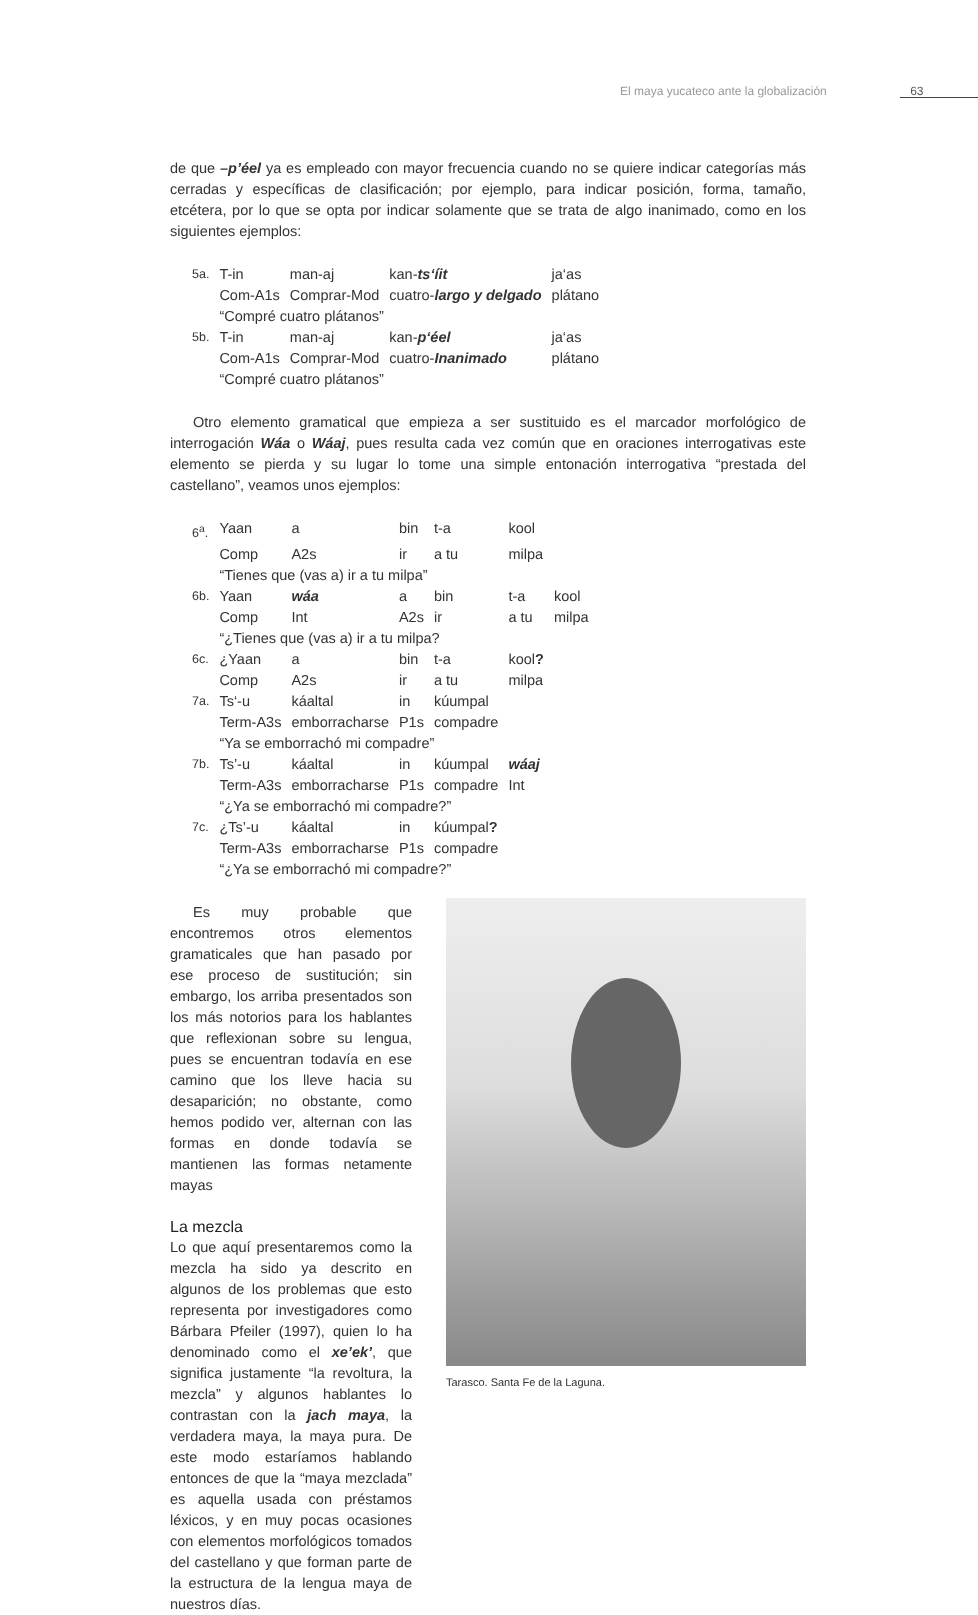El maya yucateco ante la globalización 63
de que –p’éel ya es empleado con mayor frecuencia cuando no se quiere indicar categorías más cerradas y específicas de clasificación; por ejemplo, para indicar posición, forma, tamaño, etcétera, por lo que se opta por indicar solamente que se trata de algo inanimado, como en los siguientes ejemplos:
| 5a. | T-in | man-aj | kan- ts‘íit | ja‘as |
| | Com-A1s | Comprar-Mod | cuatro- largo y delgado | plátano |
| | “Compré cuatro plátanos” | | | |
| 5b. | T-in | man-aj | kan- p‘éel | ja‘as |
| | Com-A1s | Comprar-Mod | cuatro- Inanimado | plátano |
| | “Compré cuatro plátanos” | | | |
Otro elemento gramatical que empieza a ser sustituido es el marcador morfológico de interrogación Wáa o Wáaj, pues resulta cada vez común que en oraciones interrogativas este elemento se pierda y su lugar lo tome una simple entonación interrogativa “prestada del castellano”, veamos unos ejemplos:
| 6<sup>a</sup>. | Yaan | a | bin | t-a | kool | |
| | Comp | A2s | ir | a tu | milpa | |
| | “Tienes que (vas a) ir a tu milpa” | | | | | |
| 6b. | Yaan | wáa | a | bin | t-a | kool |
| | Comp | Int | A2s | ir | a tu | milpa |
| | “¿Tienes que (vas a) ir a tu milpa? | | | | | |
| 6c. | ¿Yaan | a | bin | t-a | kool ? | |
| | Comp | A2s | ir | a tu | milpa | |
| 7a. | Ts‘-u | káaltal | in | kúumpal | | |
| | Term-A3s | emborracharse | P1s | compadre | | |
| | “Ya se emborrachó mi compadre” | | | | | |
| 7b. | Ts’-u | káaltal | in | kúumpal | wáaj | |
| | Term-A3s | emborracharse | P1s | compadre | Int | |
| | “¿Ya se emborrachó mi compadre?” | | | | | |
| 7c. | ¿Ts’-u | káaltal | in | kúumpal ? | | |
| | Term-A3s | emborracharse | P1s | compadre | | |
| | “¿Ya se emborrachó mi compadre?” | | | | | |
Es muy probable que encontremos otros elementos gramaticales que han pasado por ese proceso de sustitución; sin embargo, los arriba presentados son los más notorios para los hablantes que reflexionan sobre su lengua, pues se encuentran todavía en ese camino que los lleve hacia su desaparición; no obstante, como hemos podido ver, alternan con las formas en donde todavía se mantienen las formas netamente mayas
La mezcla
Lo que aquí presentaremos como la mezcla ha sido ya descrito en algunos de los problemas que esto representa por investigadores como Bárbara Pfeiler (1997), quien lo ha denominado como el xe’ek’, que significa justamente “la revoltura, la mezcla” y algunos hablantes lo contrastan con la jach maya, la verdadera maya, la maya pura. De este modo estaríamos hablando entonces de que la “maya mezclada” es aquella usada con préstamos léxicos, y en muy pocas ocasiones con elementos morfológicos tomados del castellano y que forman parte de la estructura de la lengua maya de nuestros días.
Tarasco. Santa Fe de la Laguna.